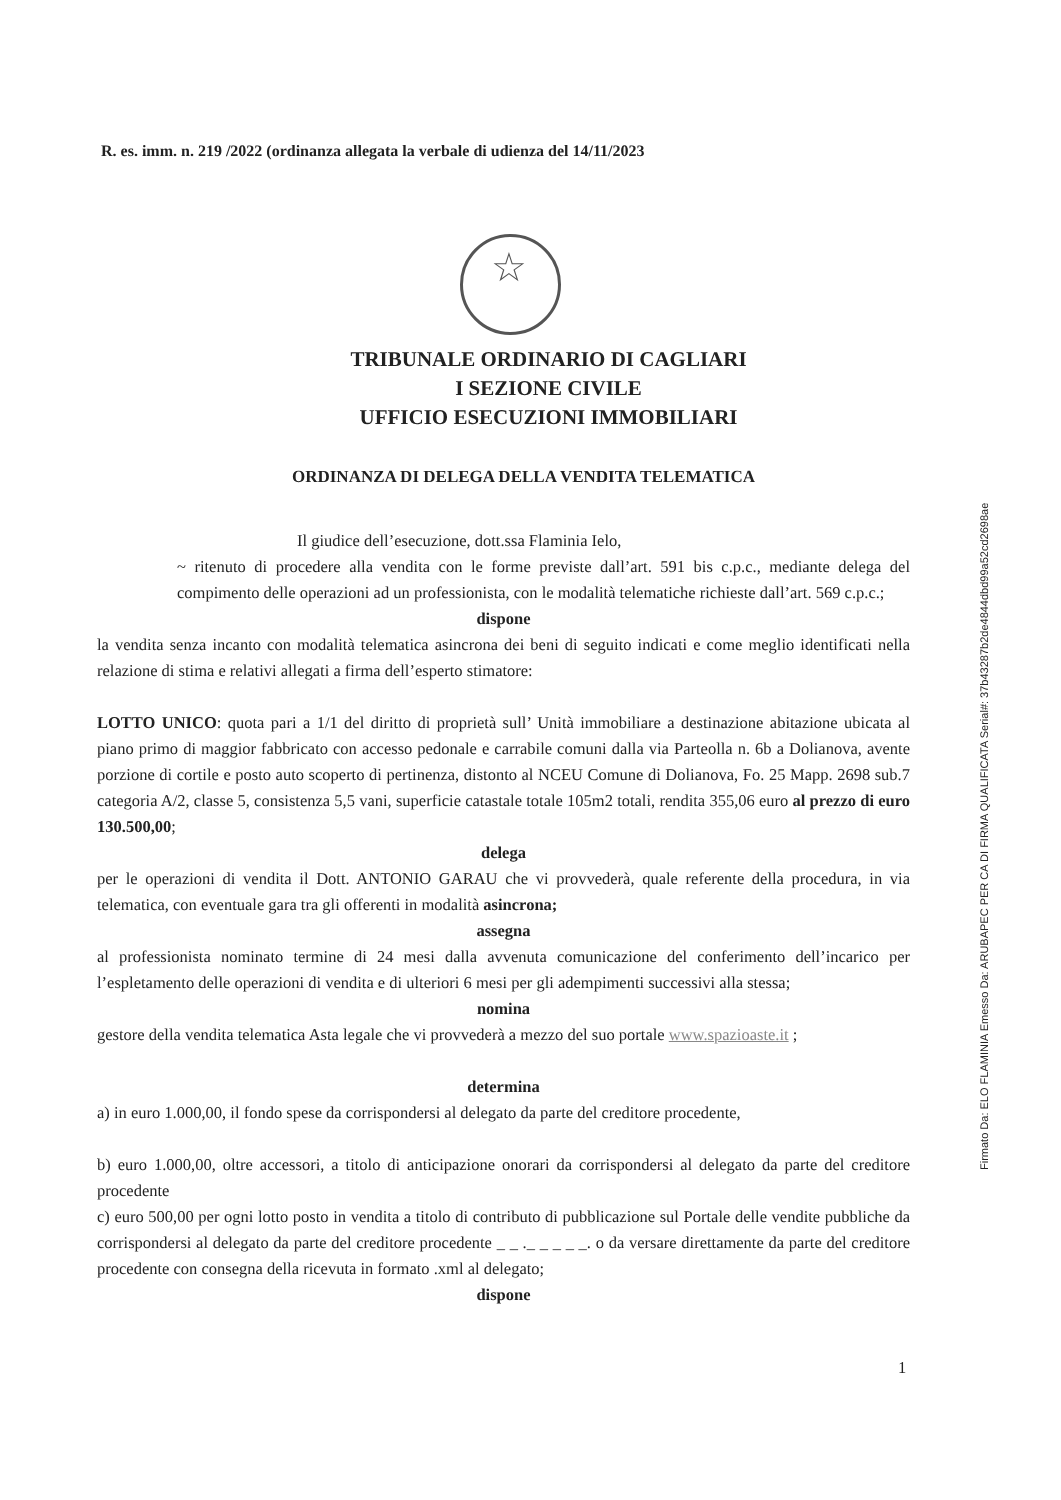R. es. imm. n. 219 /2022 (ordinanza allegata la verbale di udienza del 14/11/2023
☆
TRIBUNALE ORDINARIO DI CAGLIARI
I SEZIONE CIVILE
UFFICIO ESECUZIONI IMMOBILIARI
ORDINANZA DI DELEGA DELLA VENDITA TELEMATICA
Il giudice dell’esecuzione, dott.ssa Flaminia Ielo,
~ ritenuto di procedere alla vendita con le forme previste dall’art. 591 bis c.p.c., mediante delega del compimento delle operazioni ad un professionista, con le modalità telematiche richieste dall’art. 569 c.p.c.;
dispone
la vendita senza incanto con modalità telematica asincrona dei beni di seguito indicati e come meglio identificati nella relazione di stima e relativi allegati a firma dell’esperto stimatore:
LOTTO UNICO: quota pari a 1/1 del diritto di proprietà sull’ Unità immobiliare a destinazione abitazione ubicata al piano primo di maggior fabbricato con accesso pedonale e carrabile comuni dalla via Parteolla n. 6b a Dolianova, avente porzione di cortile e posto auto scoperto di pertinenza, distonto al NCEU Comune di Dolianova, Fo. 25 Mapp. 2698 sub.7 categoria A/2, classe 5, consistenza 5,5 vani, superficie catastale totale 105m2 totali, rendita 355,06 euro al prezzo di euro 130.500,00;
delega
per le operazioni di vendita il Dott. ANTONIO GARAU che vi provvederà, quale referente della procedura, in via telematica, con eventuale gara tra gli offerenti in modalità asincrona;
assegna
al professionista nominato termine di 24 mesi dalla avvenuta comunicazione del conferimento dell’incarico per l’espletamento delle operazioni di vendita e di ulteriori 6 mesi per gli adempimenti successivi alla stessa;
nomina
gestore della vendita telematica Asta legale che vi provvederà a mezzo del suo portale www.spazioaste.it ;
determina
a) in euro 1.000,00, il fondo spese da corrispondersi al delegato da parte del creditore procedente,
b) euro 1.000,00, oltre accessori, a titolo di anticipazione onorari da corrispondersi al delegato da parte del creditore procedente
c) euro 500,00 per ogni lotto posto in vendita a titolo di contributo di pubblicazione sul Portale delle vendite pubbliche da corrispondersi al delegato da parte del creditore procedente _ _ ._ _ _ _ _. o da versare direttamente da parte del creditore procedente con consegna della ricevuta in formato .xml al delegato;
dispone
1
Firmato Da: ELO FLAMINIA Emesso Da: ARUBAPEC PER CA DI FIRMA QUALIFICATA Serial#: 37b43287b2de4844dbd99a52cd2698ae